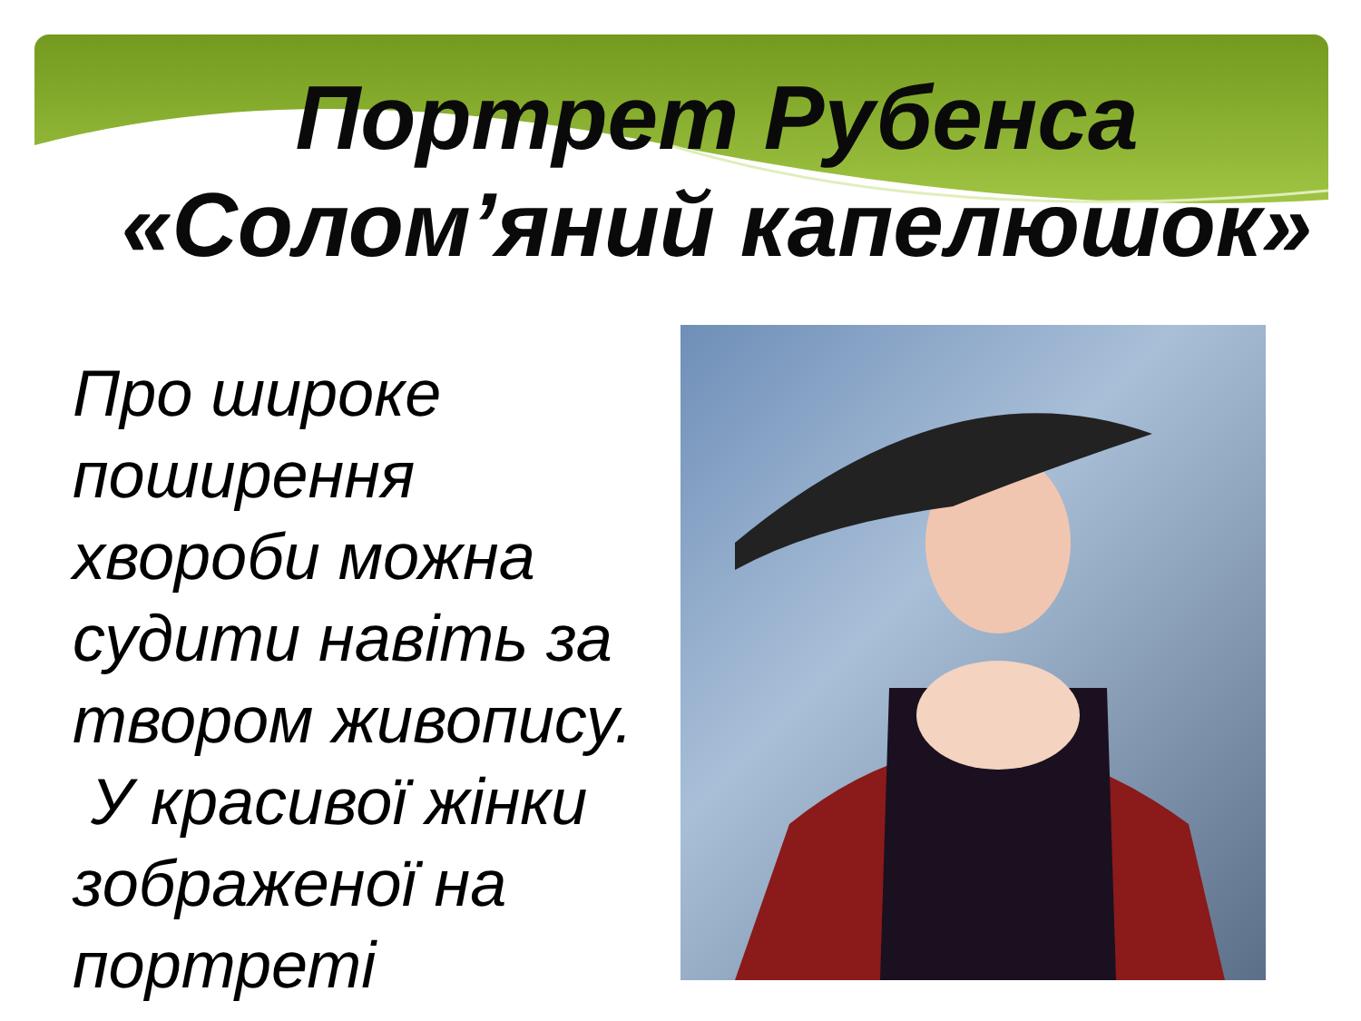Портрет Рубенса
«Солом’яний капелюшок»
Про широке поширення хвороби можна судити навіть за твором живопису. У красивої жінки зображеної на портреті